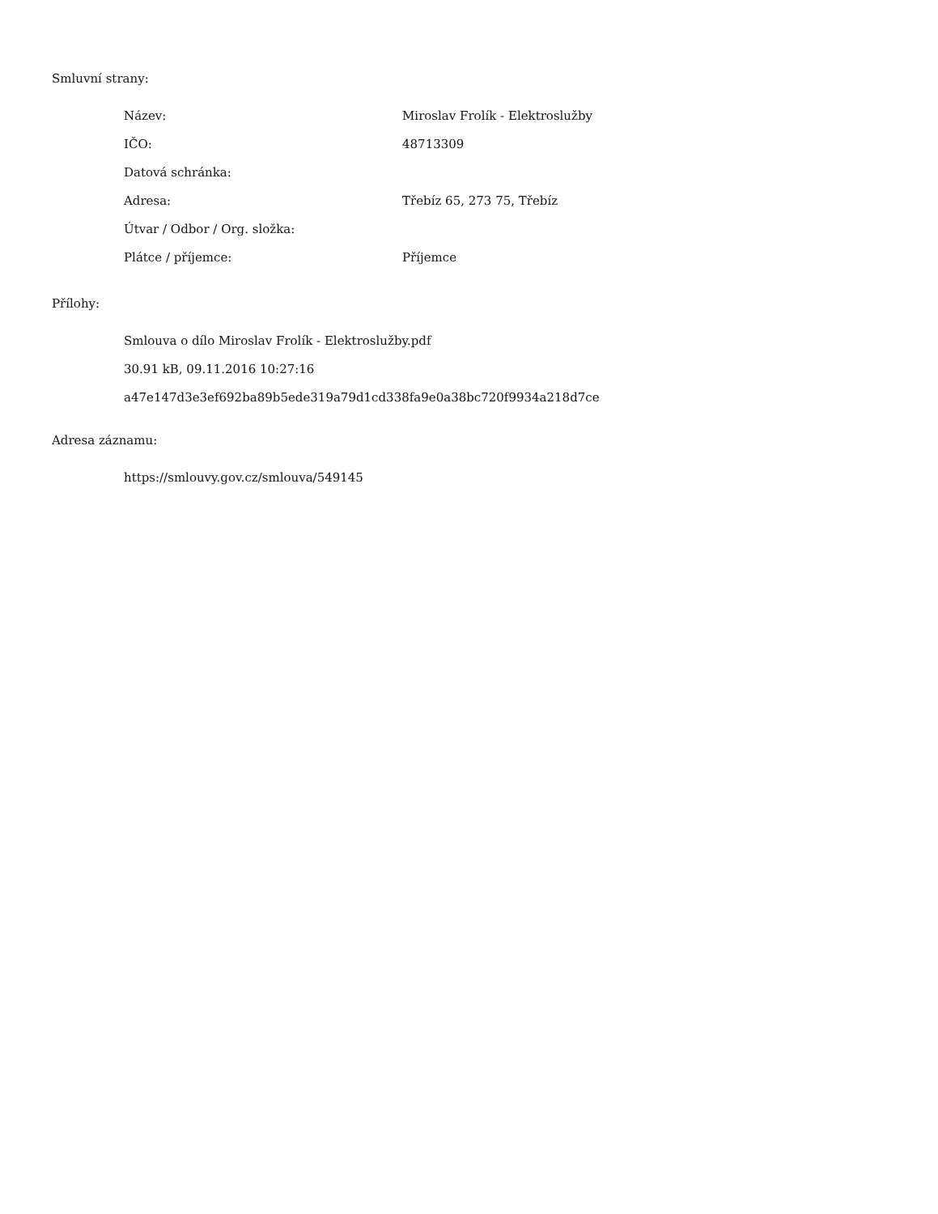Smluvní strany:
| Název: | Miroslav Frolík - Elektroslužby |
| IČO: | 48713309 |
| Datová schránka: | |
| Adresa: | Třebíz 65, 273 75, Třebíz |
| Útvar / Odbor / Org. složka: | |
| Plátce / příjemce: | Příjemce |
Přílohy:
Smlouva o dílo Miroslav Frolík - Elektroslužby.pdf
30.91 kB, 09.11.2016 10:27:16
a47e147d3e3ef692ba89b5ede319a79d1cd338fa9e0a38bc720f9934a218d7ce
Adresa záznamu:
https://smlouvy.gov.cz/smlouva/549145